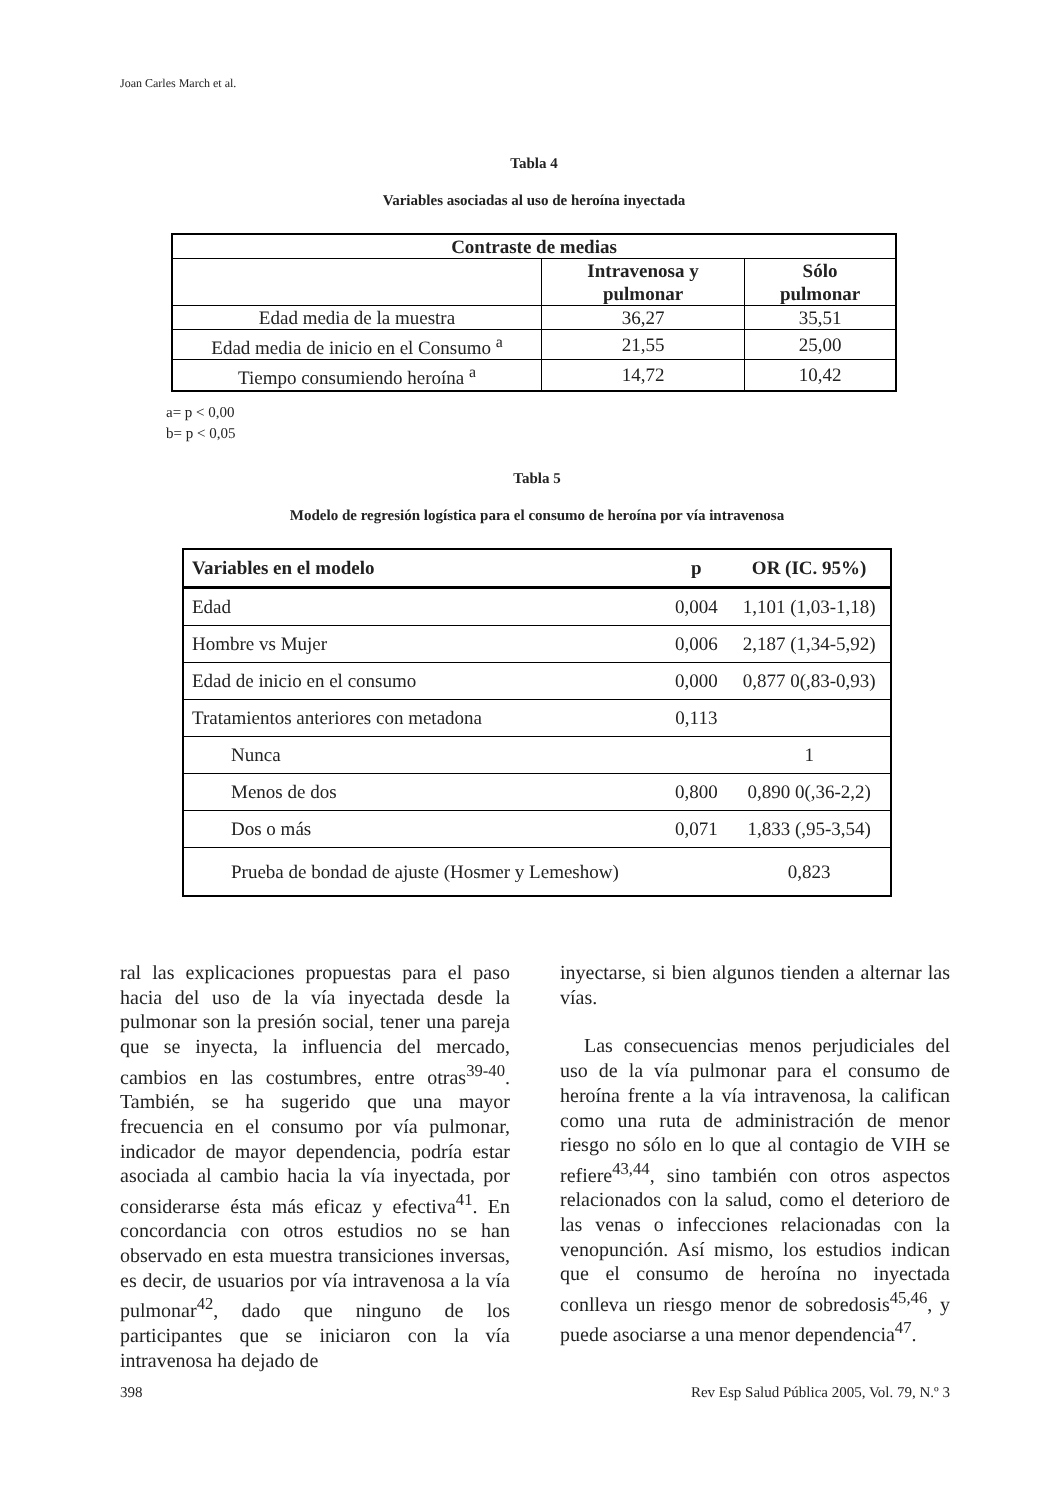Joan Carles March et al.
Tabla 4
Variables asociadas al uso de heroína inyectada
| Contraste de medias | | |
| --- | --- | --- |
| | Intravenosa y pulmonar | Sólo pulmonar |
| Edad media de la muestra | 36,27 | 35,51 |
| Edad media de inicio en el Consumo <sup>a</sup> | 21,55 | 25,00 |
| Tiempo consumiendo heroína <sup>a</sup> | 14,72 | 10,42 |
a= p < 0,00
b= p < 0,05
Tabla 5
Modelo de regresión logística para el consumo de heroína por vía intravenosa
| Variables en el modelo | p | OR (IC. 95%) |
| --- | --- | --- |
| Edad | 0,004 | 1,101 (1,03-1,18) |
| Hombre vs Mujer | 0,006 | 2,187 (1,34-5,92) |
| Edad de inicio en el consumo | 0,000 | 0,877 0(,83-0,93) |
| Tratamientos anteriores con metadona | 0,113 | |
| Nunca | | 1 |
| Menos de dos | 0,800 | 0,890 0(,36-2,2) |
| Dos o más | 0,071 | 1,833 (,95-3,54) |
| Prueba de bondad de ajuste (Hosmer y Lemeshow) | | 0,823 |
ral las explicaciones propuestas para el paso hacia del uso de la vía inyectada desde la pulmonar son la presión social, tener una pareja que se inyecta, la influencia del mercado, cambios en las costumbres, entre otras<sup>39-40</sup>. También, se ha sugerido que una mayor frecuencia en el consumo por vía pulmonar, indicador de mayor dependencia, podría estar asociada al cambio hacia la vía inyectada, por considerarse ésta más eficaz y efectiva<sup>41</sup>. En concordancia con otros estudios no se han observado en esta muestra transiciones inversas, es decir, de usuarios por vía intravenosa a la vía pulmonar<sup>42</sup>, dado que ninguno de los participantes que se iniciaron con la vía intravenosa ha dejado de
inyectarse, si bien algunos tienden a alternar las vías.
Las consecuencias menos perjudiciales del uso de la vía pulmonar para el consumo de heroína frente a la vía intravenosa, la califican como una ruta de administración de menor riesgo no sólo en lo que al contagio de VIH se refiere<sup>43,44</sup>, sino también con otros aspectos relacionados con la salud, como el deterioro de las venas o infecciones relacionadas con la venopunción. Así mismo, los estudios indican que el consumo de heroína no inyectada conlleva un riesgo menor de sobredosis<sup>45,46</sup>, y puede asociarse a una menor dependencia<sup>47</sup>.
398 Rev Esp Salud Pública 2005, Vol. 79, N.º 3